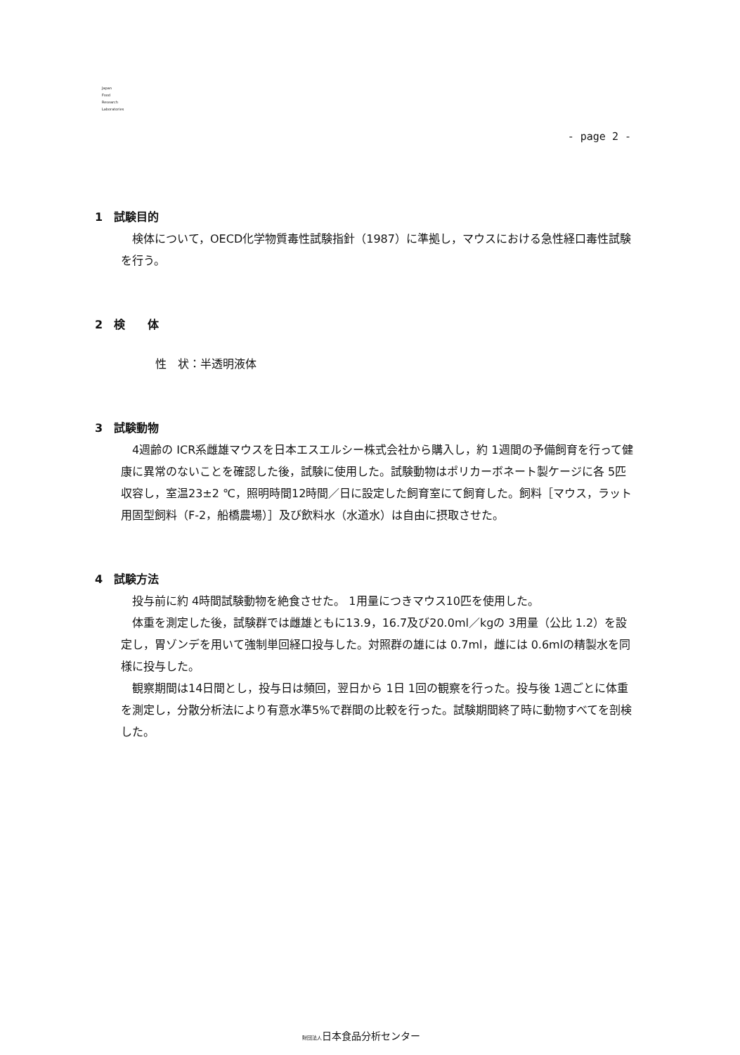Japan
Food
Research
Laboratories
- page 2 -
1　試験目的
検体について，OECD化学物質毒性試験指針（1987）に準拠し，マウスにおける急性経口毒性試験を行う。
2　検　　体
性　状：半透明液体
3　試験動物
4週齢の ICR系雌雄マウスを日本エスエルシー株式会社から購入し，約 1週間の予備飼育を行って健康に異常のないことを確認した後，試験に使用した。試験動物はポリカーボネート製ケージに各 5匹収容し，室温23±2 ℃，照明時間12時間／日に設定した飼育室にて飼育した。飼料［マウス，ラット用固型飼料（F-2，船橋農場）］及び飲料水（水道水）は自由に摂取させた。
4　試験方法
投与前に約 4時間試験動物を絶食させた。 1用量につきマウス10匹を使用した。
体重を測定した後，試験群では雌雄ともに13.9，16.7及び20.0ml／kgの 3用量（公比 1.2）を設定し，胃ゾンデを用いて強制単回経口投与した。対照群の雄には 0.7ml，雌には 0.6mlの精製水を同様に投与した。
観察期間は14日間とし，投与日は頻回，翌日から 1日 1回の観察を行った。投与後 1週ごとに体重を測定し，分散分析法により有意水準5%で群間の比較を行った。試験期間終了時に動物すべてを剖検した。
財団法人日本食品分析センター